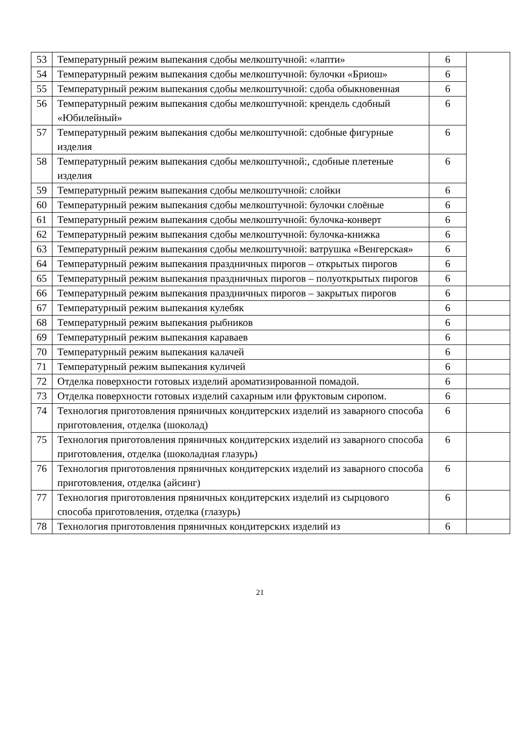| 53 | Температурный режим выпекания сдобы мелкоштучной: «лапти» | 6 | |
| 54 | Температурный режим выпекания сдобы мелкоштучной: булочки «Бриош» | 6 | |
| 55 | Температурный режим выпекания сдобы мелкоштучной: сдоба обыкновенная | 6 | |
| 56 | Температурный режим выпекания сдобы мелкоштучной: крендель сдобный «Юбилейный» | 6 | |
| 57 | Температурный режим выпекания сдобы мелкоштучной: сдобные фигурные изделия | 6 | |
| 58 | Температурный режим выпекания сдобы мелкоштучной:, сдобные плетеные изделия | 6 | |
| 59 | Температурный режим выпекания сдобы мелкоштучной: слойки | 6 | |
| 60 | Температурный режим выпекания сдобы мелкоштучной: булочки слоёные | 6 | |
| 61 | Температурный режим выпекания сдобы мелкоштучной: булочка-конверт | 6 | |
| 62 | Температурный режим выпекания сдобы мелкоштучной: булочка-книжка | 6 | |
| 63 | Температурный режим выпекания сдобы мелкоштучной: ватрушка «Венгерская» | 6 | |
| 64 | Температурный режим выпекания праздничных пирогов – открытых пирогов | 6 | |
| 65 | Температурный режим выпекания праздничных пирогов – полуоткрытых пирогов | 6 | |
| 66 | Температурный режим выпекания праздничных пирогов – закрытых пирогов | 6 | |
| 67 | Температурный режим выпекания кулебяк | 6 | |
| 68 | Температурный режим выпекания рыбников | 6 | |
| 69 | Температурный режим выпекания караваев | 6 | |
| 70 | Температурный режим выпекания калачей | 6 | |
| 71 | Температурный режим выпекания куличей | 6 | |
| 72 | Отделка поверхности готовых изделий ароматизированной помадой. | 6 | |
| 73 | Отделка поверхности готовых изделий сахарным или фруктовым сиропом. | 6 | |
| 74 | Технология приготовления пряничных кондитерских изделий из заварного способа приготовления, отделка (шоколад) | 6 | |
| 75 | Технология приготовления пряничных кондитерских изделий из заварного способа приготовления, отделка (шоколадная глазурь) | 6 | |
| 76 | Технология приготовления пряничных кондитерских изделий из заварного способа приготовления, отделка (айсинг) | 6 | |
| 77 | Технология приготовления пряничных кондитерских изделий из сырцового способа приготовления, отделка (глазурь) | 6 | |
| 78 | Технология приготовления пряничных кондитерских изделий из | 6 | |
21